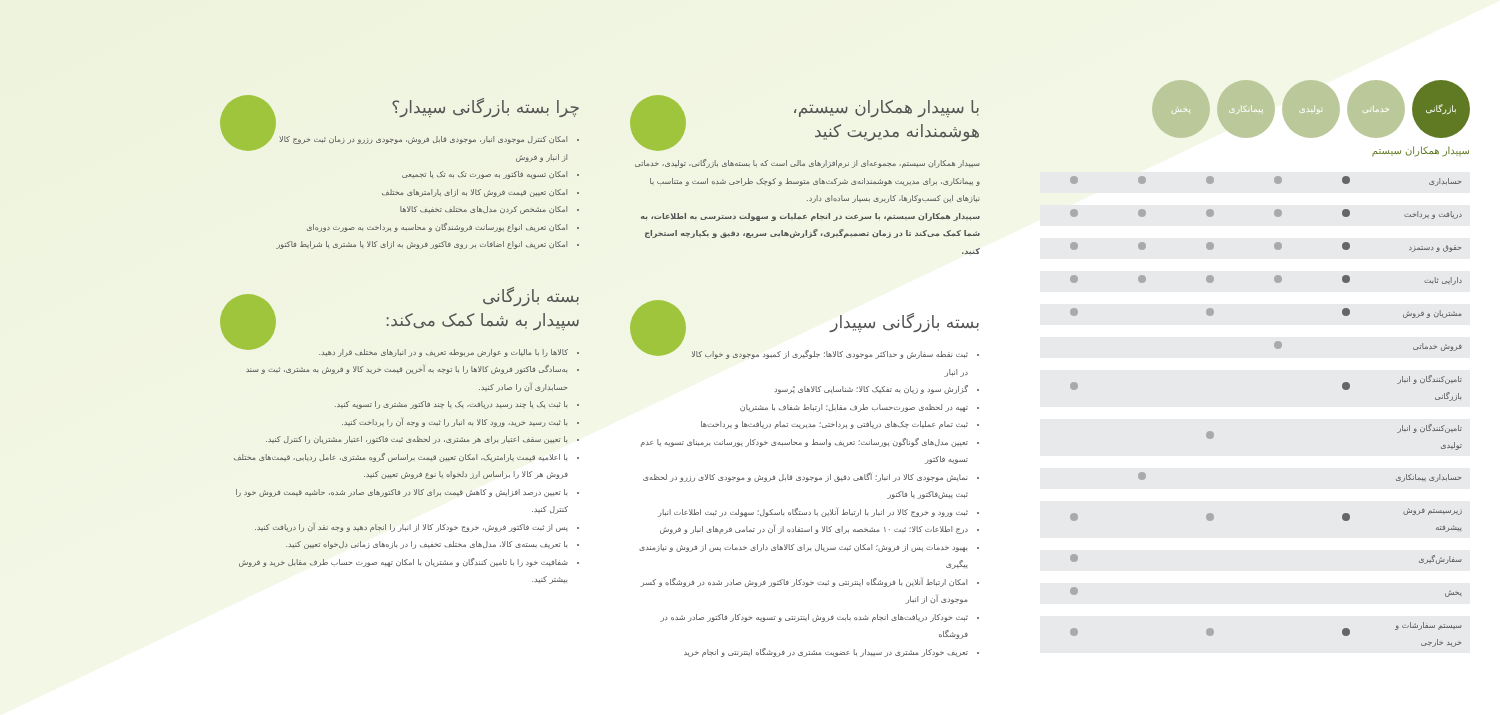بازرگانی خدماتی تولیدی پیمانکاری پخش
سپیدار همکاران سیستم
| حسابداری | | | | | |
| دریافت و پرداخت | | | | | |
| حقوق و دستمزد | | | | | |
| دارایی ثابت | | | | | |
| مشتریان و فروش | | | | | |
| فروش خدماتی | | | | | |
| تامین‌کنندگان و انبار بازرگانی | | | | | |
| تامین‌کنندگان و انبار تولیدی | | | | | |
| حسابداری پیمانکاری | | | | | |
| زیرسیستم فروش پیشرفته | | | | | |
| سفارش‌گیری | | | | | |
| پخش | | | | | |
| سیستم سفارشات و خرید خارجی | | | | | |
با سپیدار همکاران سیستم،
هوشمندانه مدیریت کنید
سپیدار همکاران سیستم، مجموعه‌ای از نرم‌افزارهای مالی است که با بسته‌های بازرگانی، تولیدی، خدماتی و پیمانکاری، برای مدیریت هوشمندانه‌ی شرکت‌های متوسط و کوچک طراحی شده است و متناسب با نیازهای این کسب‌وکارها، کاربری بسیار ساده‌ای دارد.
سپیدار همکاران سیستم، با سرعت در انجام عملیات و سهولت دسترسی به اطلاعات، به شما کمک می‌کند تا در زمان تصمیم‌گیری، گزارش‌هایی سریع، دقیق و یکپارچه استخراج کنید.
بسته بازرگانی سپیدار
ثبت نقطه سفارش و حداکثر موجودی کالاها؛ جلوگیری از کمبود موجودی و خواب کالا در انبار
گزارش سود و زیان به تفکیک کالا؛ شناسایی کالاهای پُرسود
تهیه در لحظه‌ی صورت‌حساب طرف مقابل؛ ارتباط شفاف با مشتریان
ثبت تمام عملیات چک‌های دریافتی و پرداختی؛ مدیریت تمام دریافت‌ها و پرداخت‌ها
تعیین مدل‌های گوناگون پورسانت؛ تعریف واسط و محاسبه‌ی خودکار پورسانت برمبنای تسویه یا عدم تسویه فاکتور
نمایش موجودی کالا در انبار؛ آگاهی دقیق از موجودی قابل فروش و موجودی کالای رزرو در لحظه‌ی ثبت پیش‌فاکتور یا فاکتور
ثبت ورود و خروج کالا در انبار با ارتباط آنلاین با دستگاه باسکول؛ سهولت در ثبت اطلاعات انبار
درج اطلاعات کالا؛ ثبت ۱۰ مشخصه برای کالا و استفاده از آن در تمامی فرم‌های انبار و فروش
بهبود خدمات پس از فروش؛ امکان ثبت سریال برای کالاهای دارای خدمات پس از فروش و نیازمندی پیگیری
امکان ارتباط آنلاین با فروشگاه اینترنتی و ثبت خودکار فاکتور فروش صادر شده در فروشگاه و کسر موجودی آن از انبار
ثبت خودکار دریافت‌های انجام شده بابت فروش اینترنتی و تسویه خودکار فاکتور صادر شده در فروشگاه
تعریف خودکار مشتری در سپیدار با عضویت مشتری در فروشگاه اینترنتی و انجام خرید
چرا بسته بازرگانی سپیدار؟
امکان کنترل موجودی انبار، موجودی قابل فروش، موجودی رزرو در زمان ثبت خروج کالا از انبار و فروش
امکان تسویه فاکتور به صورت تک به تک یا تجمیعی
امکان تعیین قیمت فروش کالا به ازای پارامترهای مختلف
امکان مشخص کردن مدل‌های مختلف تخفیف کالاها
امکان تعریف انواع پورسانت فروشندگان و محاسبه و پرداخت به صورت دوره‌ای
امکان تعریف انواع اضافات بر روی فاکتور فروش به ازای کالا یا مشتری یا شرایط فاکتور
بسته بازرگانی
سپیدار به شما کمک می‌کند:
کالاها را با مالیات و عوارض مربوطه تعریف و در انبارهای مختلف قرار دهید.
به‌سادگی فاکتور فروش کالاها را با توجه به آخرین قیمت خرید کالا و فروش به مشتری، ثبت و سند حسابداری آن را صادر کنید.
با ثبت یک یا چند رسید دریافت، یک یا چند فاکتور مشتری را تسویه کنید.
با ثبت رسید خرید، ورود کالا به انبار را ثبت و وجه آن را پرداخت کنید.
با تعیین سقف اعتبار برای هر مشتری، در لحظه‌ی ثبت فاکتور، اعتبار مشتریان را کنترل کنید.
با اعلامیه قیمت پارامتریک، امکان تعیین قیمت براساس گروه مشتری، عامل ردیابی، قیمت‌های مختلف فروش هر کالا را براساس ارز دلخواه یا نوع فروش تعیین کنید.
با تعیین درصد افزایش و کاهش قیمت برای کالا در فاکتورهای صادر شده، حاشیه قیمت فروش خود را کنترل کنید.
پس از ثبت فاکتور فروش، خروج خودکار کالا از انبار را انجام دهید و وجه نقد آن را دریافت کنید.
با تعریف بسته‌ی کالا، مدل‌های مختلف تخفیف را در بازه‌های زمانی دل‌خواه تعیین کنید.
شفافیت خود را با تامین کنندگان و مشتریان با امکان تهیه صورت حساب طرف مقابل خرید و فروش بیشتر کنید.